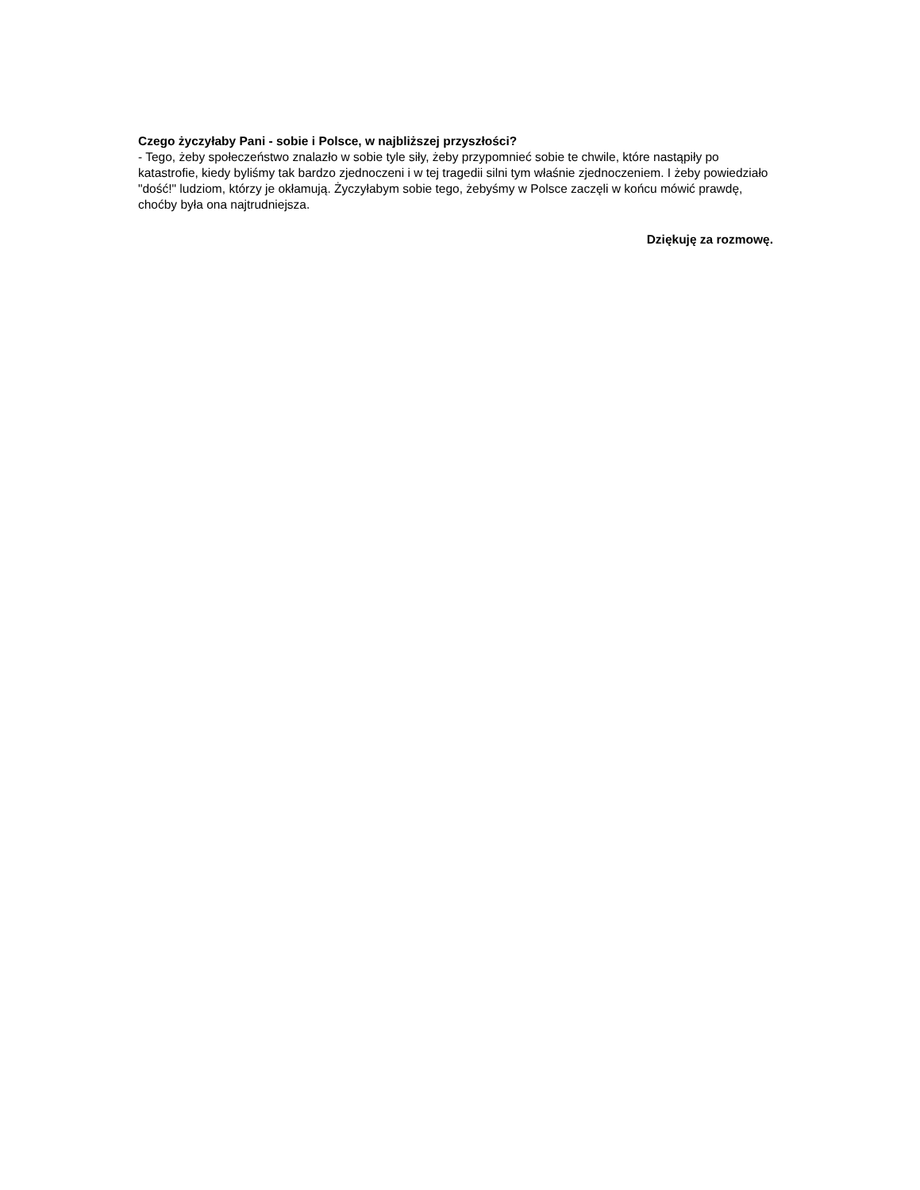Czego życzyłaby Pani - sobie i Polsce, w najbliższej przyszłości?
- Tego, żeby społeczeństwo znalazło w sobie tyle siły, żeby przypomnieć sobie te chwile, które nastąpiły po katastrofie, kiedy byliśmy tak bardzo zjednoczeni i w tej tragedii silni tym właśnie zjednoczeniem. I żeby powiedziało "dość!" ludziom, którzy je okłamują. Życzyłabym sobie tego, żebyśmy w Polsce zaczęli w końcu mówić prawdę, choćby była ona najtrudniejsza.
Dziękuję za rozmowę.